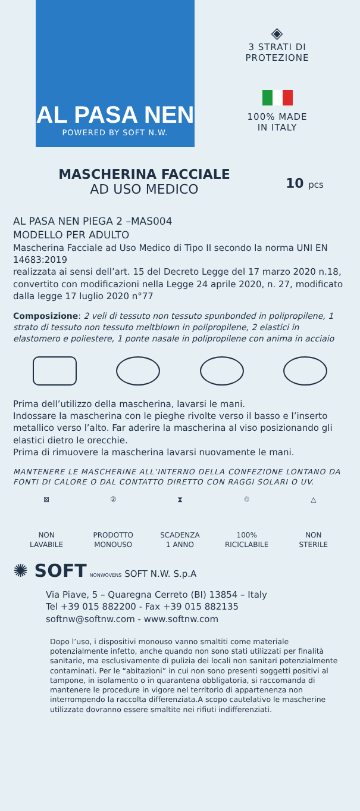AL PASA NEN
POWERED BY SOFT N.W.
◈
3 STRATI DI
PROTEZIONE
100% MADE
IN ITALY
MASCHERINA FACCIALE
AD USO MEDICO
10 pcs
AL PASA NEN PIEGA 2 –MAS004
MODELLO PER ADULTO
Mascherina Facciale ad Uso Medico di Tipo II secondo la norma UNI EN 14683:2019
realizzata ai sensi dell’art. 15 del Decreto Legge del 17 marzo 2020 n.18, convertito con modificazioni nella Legge 24 aprile 2020, n. 27, modificato dalla legge 17 luglio 2020 n°77
Composizione: 2 veli di tessuto non tessuto spunbonded in polipropilene, 1 strato di tessuto non tessuto meltblown in polipropilene, 2 elastici in elastomero e poliestere, 1 ponte nasale in polipropilene con anima in acciaio
Prima dell’utilizzo della mascherina, lavarsi le mani.
Indossare la mascherina con le pieghe rivolte verso il basso e l’inserto metallico verso l’alto. Far aderire la mascherina al viso posizionando gli elastici dietro le orecchie.
Prima di rimuovere la mascherina lavarsi nuovamente le mani.
MANTENERE LE MASCHERINE ALL’INTERNO DELLA CONFEZIONE LONTANO DA FONTI DI CALORE O DAL CONTATTO DIRETTO CON RAGGI SOLARI O UV.
⊠
NON
LAVABILE
②
PRODOTTO
MONOUSO
⧗
SCADENZA
1 ANNO
♲
100%
RICICLABILE
△
NON
STERILE
✺ SOFT NONWOVENS SOFT N.W. S.p.A
Via Piave, 5 – Quaregna Cerreto (BI) 13854 – Italy
Tel +39 015 882200 - Fax +39 015 882135
softnw@softnw.com - www.softnw.com
Dopo l’uso, i dispositivi monouso vanno smaltiti come materiale potenzialmente infetto, anche quando non sono stati utilizzati per finalità sanitarie, ma esclusivamente di pulizia dei locali non sanitari potenzialmente contaminati. Per le “abitazioni” in cui non sono presenti soggetti positivi al tampone, in isolamento o in quarantena obbligatoria, si raccomanda di mantenere le procedure in vigore nel territorio di appartenenza non interrompendo la raccolta differenziata.A scopo cautelativo le mascherine utilizzate dovranno essere smaltite nei rifiuti indifferenziati.